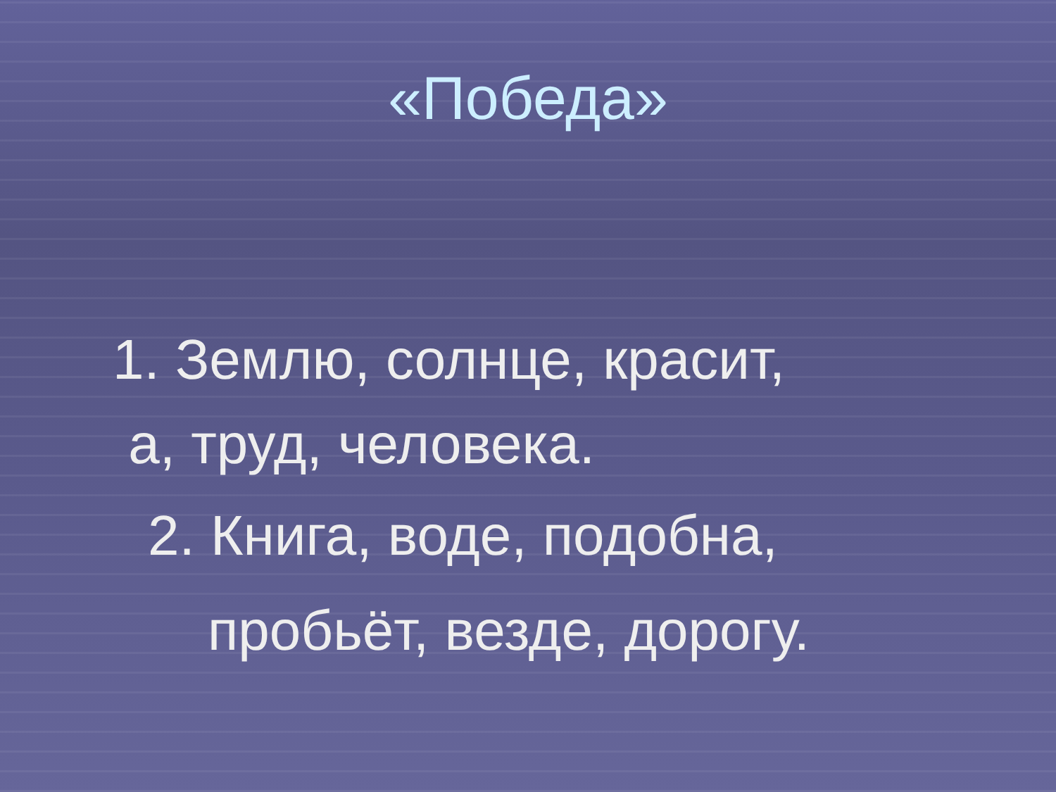«Победа»
1. Землю, солнце, красит,
а, труд, человека.
2. Книга, воде, подобна,
пробьёт, везде, дорогу.